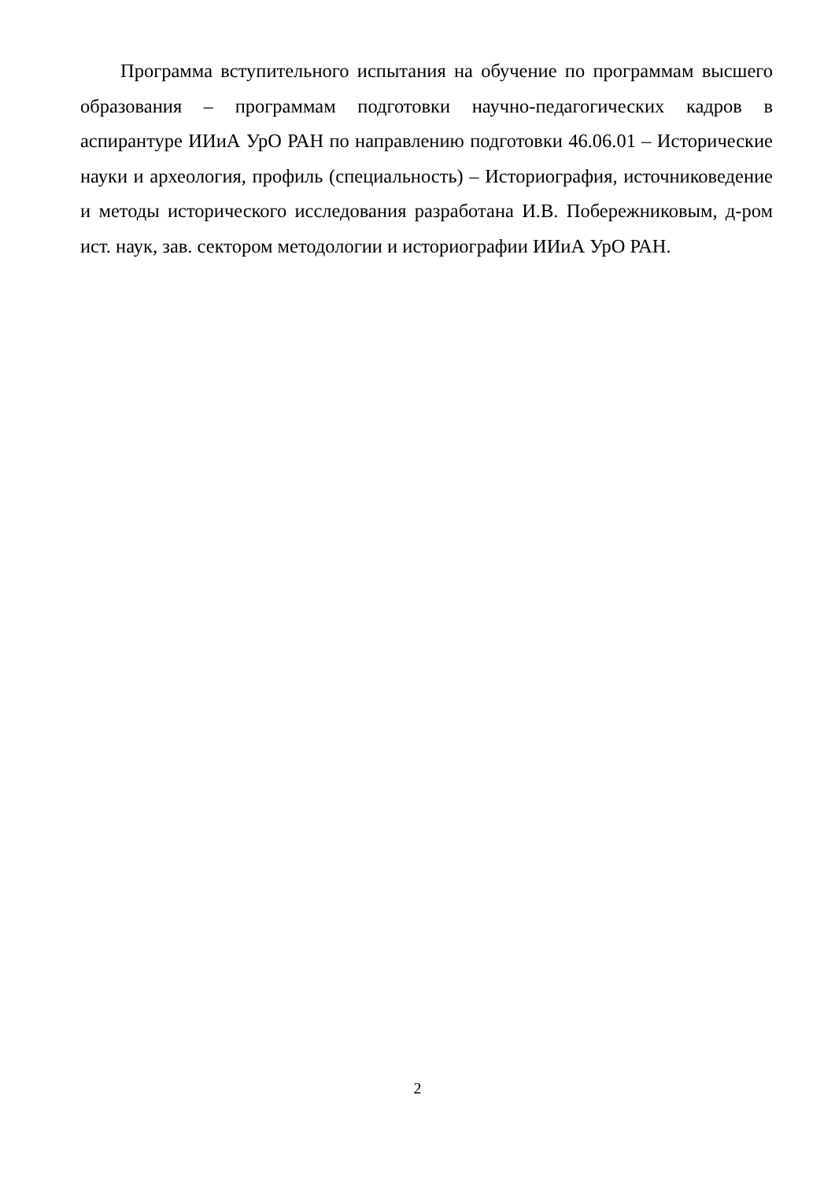Программа вступительного испытания на обучение по программам высшего образования – программам подготовки научно-педагогических кадров в аспирантуре ИИиА УрО РАН по направлению подготовки 46.06.01 – Исторические науки и археология, профиль (специальность) – Историография, источниковедение и методы исторического исследования разработана И.В. Побережниковым, д-ром ист. наук, зав. сектором методологии и историографии ИИиА УрО РАН.
2